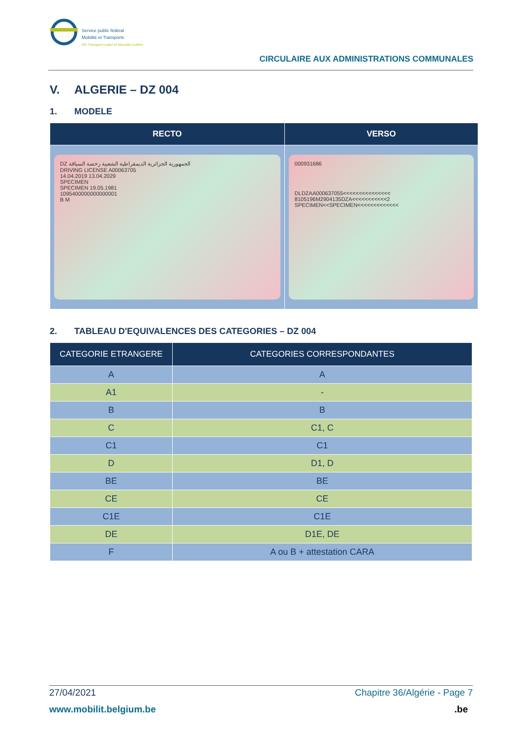Service public fédéral
Mobilité et Transports
DG Transport routier et Sécurité routière
CIRCULAIRE AUX ADMINISTRATIONS COMMUNALES
V. ALGERIE – DZ 004
1. MODELE
| RECTO | VERSO |
| --- | --- |
| DZ الجمهورية الجزائرية الديمقراطية الشعبية رخصة السياقة DRIVING LICENSE A00063705 14.04.2019 13.04.2029 SPECIMEN SPECIMEN 19.05.1981 1095400000000000001 B M | 000931686 DLDZAA000637055<<<<<<<<<<<<<<< 8105196M2904135DZA<<<<<<<<<<<2 SPECIMEN<<SPECIMEN<<<<<<<<<<<<< |
2. TABLEAU D'EQUIVALENCES DES CATEGORIES – DZ 004
| CATEGORIE ETRANGERE | CATEGORIES CORRESPONDANTES |
| --- | --- |
| A | A |
| A1 | - |
| B | B |
| C | C1, C |
| C1 | C1 |
| D | D1, D |
| BE | BE |
| CE | CE |
| C1E | C1E |
| DE | D1E, DE |
| F | A ou B + attestation CARA |
Chapitre 36/Algérie - Page 7 27/04/2021
www.mobilit.belgium.be .be